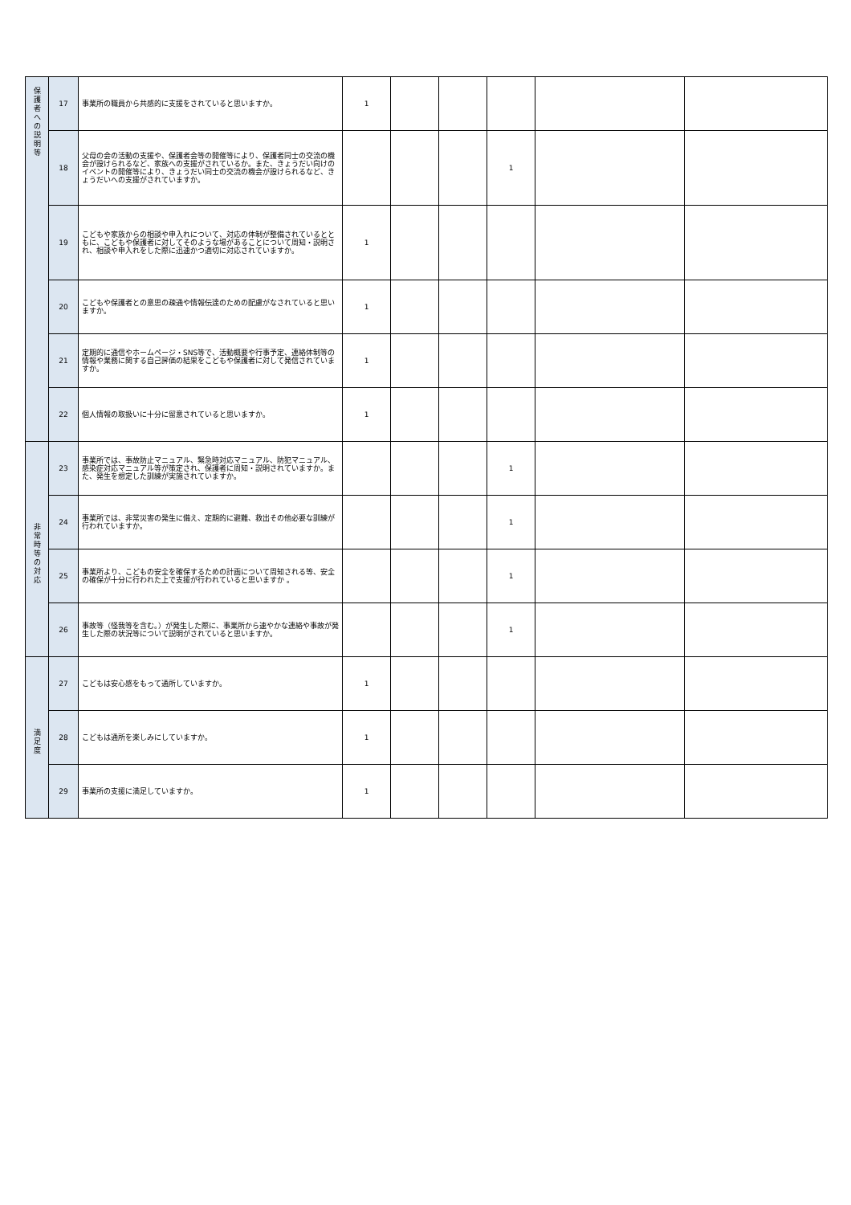| 保 護 者 へ の 説 明 等 | 17 | 事業所の職員から共感的に支援をされていると思いますか。 | 1 | | | | | |
| | 18 | 父母の会の活動の支援や、保護者会等の開催等により、保護者同士の交流の機会が設けられるなど、家族への支援がされているか。また、きょうだい向けのイベントの開催等により、きょうだい同士の交流の機会が設けられるなど、きょうだいへの支援がされていますか。 | | | | 1 | | |
| | 19 | こどもや家族からの相談や申入れについて、対応の体制が整備されているとともに、こどもや保護者に対してそのような場があることについて周知・説明され、相談や申入れをした際に迅速かつ適切に対応されていますか。 | 1 | | | | | |
| | 20 | こどもや保護者との意思の疎通や情報伝達のための配慮がなされていると思いますか。 | 1 | | | | | |
| | 21 | 定期的に通信やホームページ・SNS等で、活動概要や行事予定、連絡体制等の情報や業務に関する自己評価の結果をこどもや保護者に対して発信されていますか。 | 1 | | | | | |
| | 22 | 個人情報の取扱いに十分に留意されていると思いますか。 | 1 | | | | | |
| 非 常 時 等 の 対 応 | 23 | 事業所では、事故防止マニュアル、緊急時対応マニュアル、防犯マニュアル、感染症対応マニュアル等が策定され、保護者に周知・説明されていますか。また、発生を想定した訓練が実施されていますか。 | | | | 1 | | |
| | 24 | 事業所では、非常災害の発生に備え、定期的に避難、救出その他必要な訓練が行われていますか。 | | | | 1 | | |
| | 25 | 事業所より、こどもの安全を確保するための計画について周知される等、安全の確保が十分に行われた上で支援が行われていると思いますか 。 | | | | 1 | | |
| | 26 | 事故等（怪我等を含む。）が発生した際に、事業所から速やかな連絡や事故が発生した際の状況等について説明がされていると思いますか。 | | | | 1 | | |
| 満 足 度 | 27 | こどもは安心感をもって通所していますか。 | 1 | | | | | |
| | 28 | こどもは通所を楽しみにしていますか。 | 1 | | | | | |
| | 29 | 事業所の支援に満足していますか。 | 1 | | | | | |